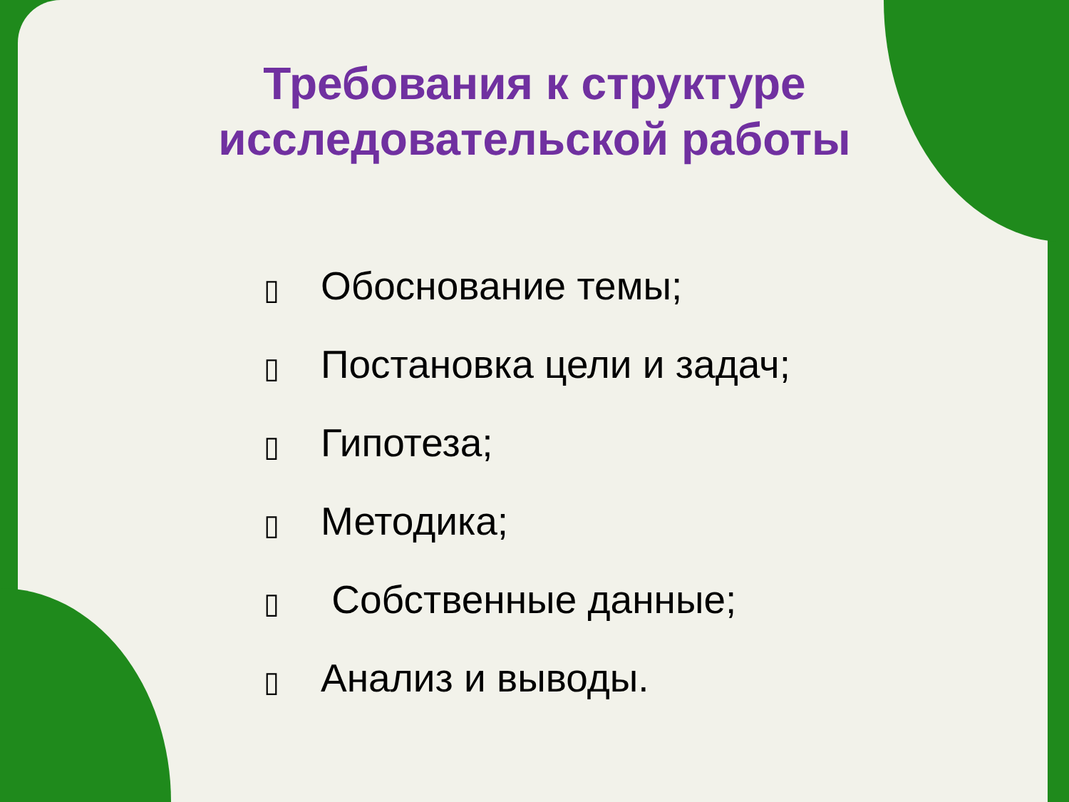Требования к структуре
исследовательской работы
▯ Обоснование темы;
▯ Постановка цели и задач;
▯ Гипотеза;
▯ Методика;
▯ Собственные данные;
▯ Анализ и выводы.